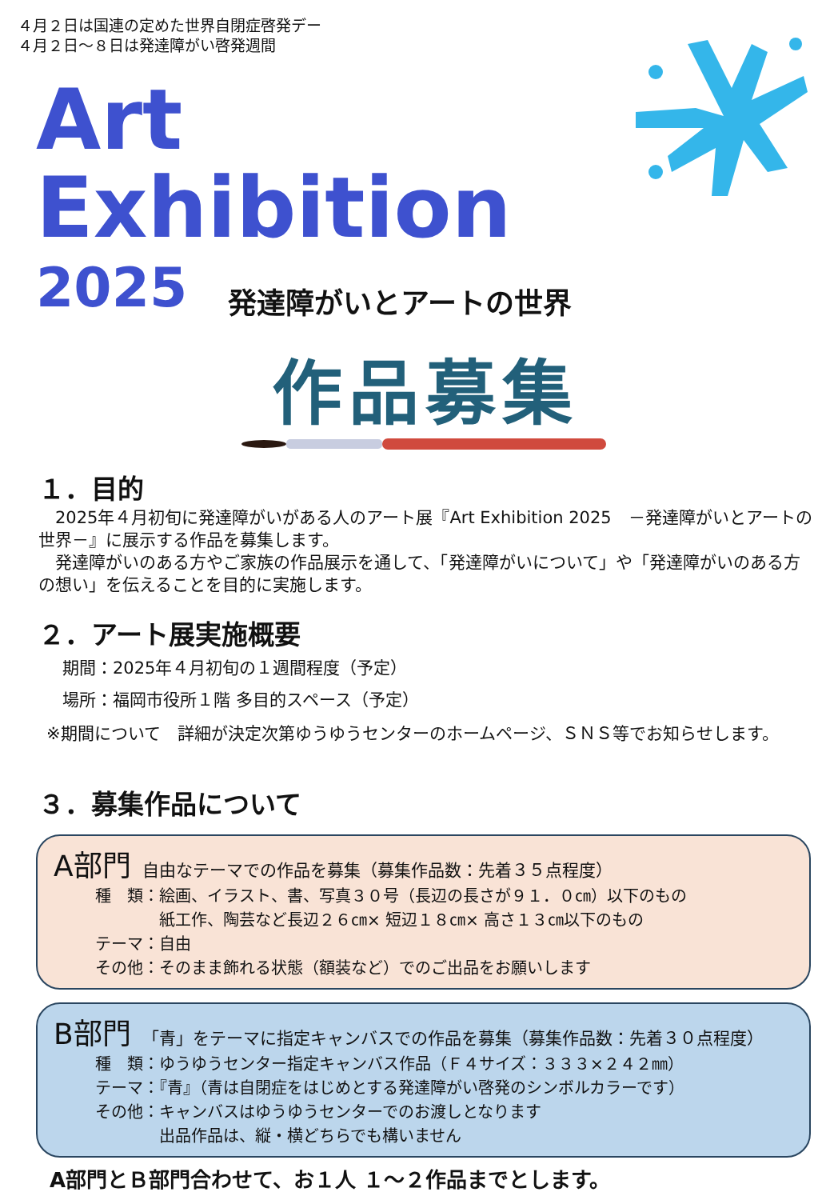４月２日は国連の定めた世界自閉症啓発デー
４月２日～８日は発達障がい啓発週間
Art
Exhibition
2025
発達障がいとアートの世界
作品募集
１．目的
　2025年４月初旬に発達障がいがある人のアート展『Art Exhibition 2025　－発達障がいとアートの世界－』に展示する作品を募集します。
　発達障がいのある方やご家族の作品展示を通して、「発達障がいについて」や「発達障がいのある方の想い」を伝えることを目的に実施します。
２．アート展実施概要
期間：2025年４月初旬の１週間程度（予定）
場所：福岡市役所１階 多目的スペース（予定）
※期間について　詳細が決定次第ゆうゆうセンターのホームページ、ＳＮＳ等でお知らせします。
３．募集作品について
A部門 自由なテーマでの作品を募集（募集作品数：先着３５点程度）
種　類：絵画、イラスト、書、写真３０号（長辺の長さが９１．０㎝）以下のもの
　　　　紙工作、陶芸など長辺２６㎝× 短辺１８㎝× 高さ１３㎝以下のもの
テーマ：自由
その他：そのまま飾れる状態（額装など）でのご出品をお願いします
B部門 「青」をテーマに指定キャンバスでの作品を募集（募集作品数：先着３０点程度）
種　類：ゆうゆうセンター指定キャンバス作品（Ｆ４サイズ：３３３×２４２㎜）
テーマ：『青』（青は自閉症をはじめとする発達障がい啓発のシンボルカラーです）
その他：キャンバスはゆうゆうセンターでのお渡しとなります
　　　　出品作品は、縦・横どちらでも構いません
A部門とＢ部門合わせて、お１人 １～２作品までとします。